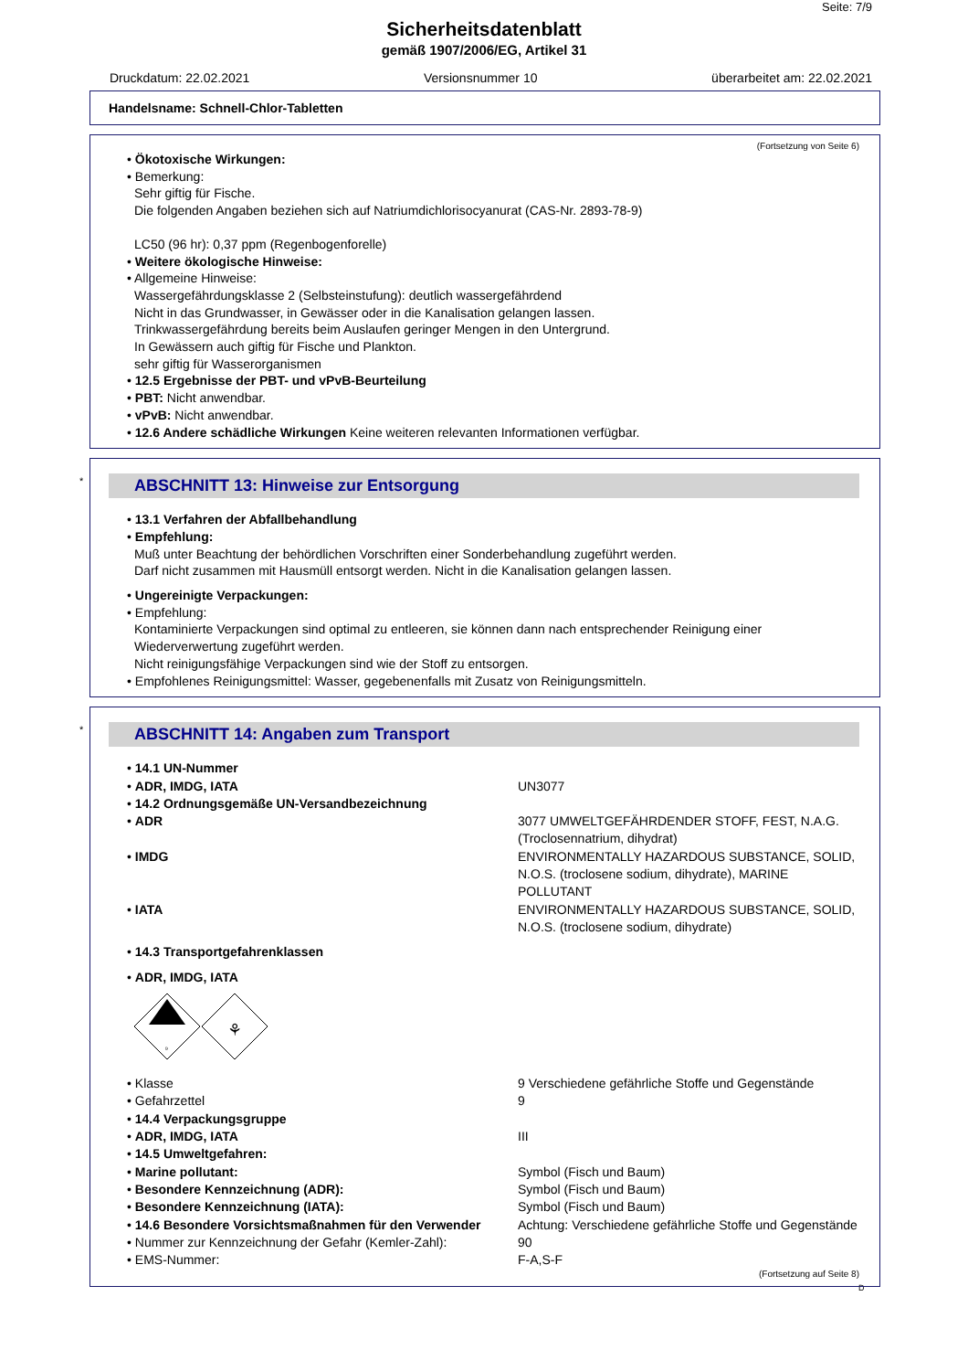Seite: 7/9
Sicherheitsdatenblatt
gemäß 1907/2006/EG, Artikel 31
Druckdatum: 22.02.2021 Versionsnummer 10 überarbeitet am: 22.02.2021
Handelsname: Schnell-Chlor-Tabletten
(Fortsetzung von Seite 6)
• Ökotoxische Wirkungen:
• Bemerkung:
Sehr giftig für Fische.
Die folgenden Angaben beziehen sich auf Natriumdichlorisocyanurat (CAS-Nr. 2893-78-9)
LC50 (96 hr): 0,37 ppm (Regenbogenforelle)
• Weitere ökologische Hinweise:
• Allgemeine Hinweise:
Wassergefährdungsklasse 2 (Selbsteinstufung): deutlich wassergefährdend
Nicht in das Grundwasser, in Gewässer oder in die Kanalisation gelangen lassen.
Trinkwassergefährdung bereits beim Auslaufen geringer Mengen in den Untergrund.
In Gewässern auch giftig für Fische und Plankton.
sehr giftig für Wasserorganismen
• 12.5 Ergebnisse der PBT- und vPvB-Beurteilung
• PBT: Nicht anwendbar.
• vPvB: Nicht anwendbar.
• 12.6 Andere schädliche Wirkungen Keine weiteren relevanten Informationen verfügbar.
*
ABSCHNITT 13: Hinweise zur Entsorgung
• 13.1 Verfahren der Abfallbehandlung
• Empfehlung:
Muß unter Beachtung der behördlichen Vorschriften einer Sonderbehandlung zugeführt werden.
Darf nicht zusammen mit Hausmüll entsorgt werden. Nicht in die Kanalisation gelangen lassen.
• Ungereinigte Verpackungen:
• Empfehlung:
Kontaminierte Verpackungen sind optimal zu entleeren, sie können dann nach entsprechender Reinigung einer Wiederverwertung zugeführt werden.
Nicht reinigungsfähige Verpackungen sind wie der Stoff zu entsorgen.
• Empfohlenes Reinigungsmittel: Wasser, gegebenenfalls mit Zusatz von Reinigungsmitteln.
*
ABSCHNITT 14: Angaben zum Transport
| • 14.1 UN-Nummer | |
| • ADR, IMDG, IATA | UN3077 |
| • 14.2 Ordnungsgemäße UN-Versandbezeichnung | |
| • ADR | 3077 UMWELTGEFÄHRDENDER STOFF, FEST, N.A.G. (Troclosennatrium, dihydrat) |
| • IMDG | ENVIRONMENTALLY HAZARDOUS SUBSTANCE, SOLID, N.O.S. (troclosene sodium, dihydrate), MARINE POLLUTANT |
| • IATA | ENVIRONMENTALLY HAZARDOUS SUBSTANCE, SOLID, N.O.S. (troclosene sodium, dihydrate) |
| • 14.3 Transportgefahrenklassen | |
| • ADR, IMDG, IATA | |
| 9 ⚘ | |
| • Klasse | 9 Verschiedene gefährliche Stoffe und Gegenstände |
| • Gefahrzettel | 9 |
| • 14.4 Verpackungsgruppe | |
| • ADR, IMDG, IATA | III |
| • 14.5 Umweltgefahren: | |
| • Marine pollutant: | Symbol (Fisch und Baum) |
| • Besondere Kennzeichnung (ADR): | Symbol (Fisch und Baum) |
| • Besondere Kennzeichnung (IATA): | Symbol (Fisch und Baum) |
| • 14.6 Besondere Vorsichtsmaßnahmen für den Verwender | Achtung: Verschiedene gefährliche Stoffe und Gegenstände |
| • Nummer zur Kennzeichnung der Gefahr (Kemler-Zahl): | 90 |
| • EMS-Nummer: | F-A,S-F |
(Fortsetzung auf Seite 8)
D